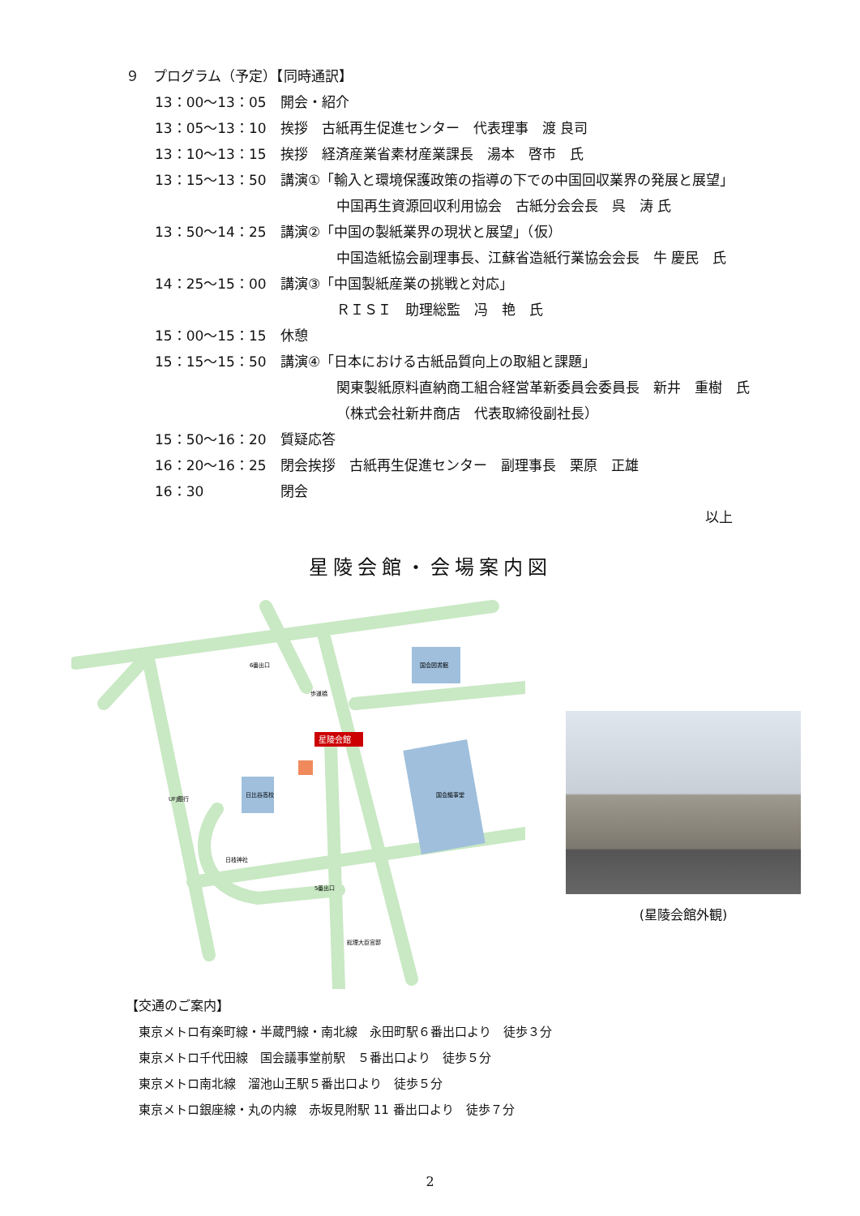９　プログラム（予定）【同時通訳】
13：00～13：05 開会・紹介
13：05～13：10 挨拶　古紙再生促進センター　代表理事　渡 良司
13：10～13：15 挨拶　経済産業省素材産業課長　湯本　啓市　氏
13：15～13：50 講演①「輸入と環境保護政策の指導の下での中国回収業界の発展と展望」
中国再生資源回収利用協会　古紙分会会長　呉　涛 氏
13：50～14：25 講演②「中国の製紙業界の現状と展望」（仮）
中国造紙協会副理事長、江蘇省造紙行業協会会長　牛 慶民　氏
14：25～15：00 講演③「中国製紙産業の挑戦と対応」
ＲＩＳＩ　助理総監　冯　艳　氏
15：00～15：15 休憩
15：15～15：50 講演④「日本における古紙品質向上の取組と課題」
関東製紙原料直納商工組合経営革新委員会委員長　新井　重樹　氏
（株式会社新井商店　代表取締役副社長）
15：50～16：20 質疑応答
16：20～16：25 閉会挨拶　古紙再生促進センター　副理事長　栗原　正雄
16：30 閉会
以上
星陵会館・会場案内図
星陵会館
国会図書館
国会議事堂
日比谷高校
日枝神社
総理大臣官邸
UFJ銀行
歩道橋
5番出口
6番出口
(星陵会館外観)
【交通のご案内】
東京メトロ有楽町線・半蔵門線・南北線　永田町駅６番出口より　徒歩３分
東京メトロ千代田線　国会議事堂前駅　５番出口より　徒歩５分
東京メトロ南北線　溜池山王駅５番出口より　徒歩５分
東京メトロ銀座線・丸の内線　赤坂見附駅 11 番出口より　徒歩７分
2